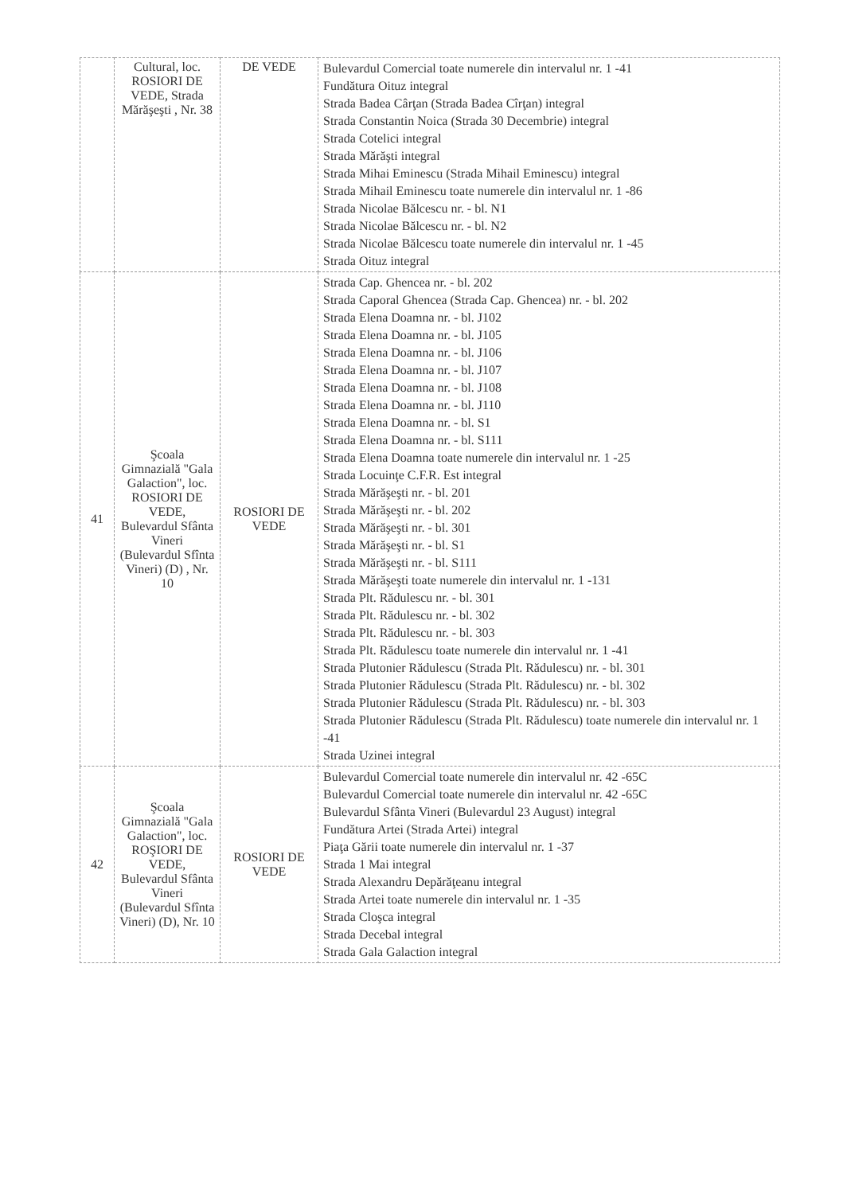| | Cultural, loc. ROSIORI DE VEDE, Strada Mărăşeşti , Nr. 38 | DE VEDE | Bulevardul Comercial toate numerele din intervalul nr. 1 -41 Fundătura Oituz integral Strada Badea Cârţan (Strada Badea Cîrţan) integral Strada Constantin Noica (Strada 30 Decembrie) integral Strada Cotelici integral Strada Mărăşti integral Strada Mihai Eminescu (Strada Mihail Eminescu) integral Strada Mihail Eminescu toate numerele din intervalul nr. 1 -86 Strada Nicolae Bălcescu nr. - bl. N1 Strada Nicolae Bălcescu nr. - bl. N2 Strada Nicolae Bălcescu toate numerele din intervalul nr. 1 -45 Strada Oituz integral |
| 41 | Şcoala Gimnazială "Gala Galaction", loc. ROSIORI DE VEDE, Bulevardul Sfânta Vineri (Bulevardul Sfînta Vineri) (D) , Nr. 10 | ROSIORI DE VEDE | Strada Cap. Ghencea nr. - bl. 202 Strada Caporal Ghencea (Strada Cap. Ghencea) nr. - bl. 202 Strada Elena Doamna nr. - bl. J102 Strada Elena Doamna nr. - bl. J105 Strada Elena Doamna nr. - bl. J106 Strada Elena Doamna nr. - bl. J107 Strada Elena Doamna nr. - bl. J108 Strada Elena Doamna nr. - bl. J110 Strada Elena Doamna nr. - bl. S1 Strada Elena Doamna nr. - bl. S111 Strada Elena Doamna toate numerele din intervalul nr. 1 -25 Strada Locuinţe C.F.R. Est integral Strada Mărăşeşti nr. - bl. 201 Strada Mărăşeşti nr. - bl. 202 Strada Mărăşeşti nr. - bl. 301 Strada Mărăşeşti nr. - bl. S1 Strada Mărăşeşti nr. - bl. S111 Strada Mărăşeşti toate numerele din intervalul nr. 1 -131 Strada Plt. Rădulescu nr. - bl. 301 Strada Plt. Rădulescu nr. - bl. 302 Strada Plt. Rădulescu nr. - bl. 303 Strada Plt. Rădulescu toate numerele din intervalul nr. 1 -41 Strada Plutonier Rădulescu (Strada Plt. Rădulescu) nr. - bl. 301 Strada Plutonier Rădulescu (Strada Plt. Rădulescu) nr. - bl. 302 Strada Plutonier Rădulescu (Strada Plt. Rădulescu) nr. - bl. 303 Strada Plutonier Rădulescu (Strada Plt. Rădulescu) toate numerele din intervalul nr. 1 -41 Strada Uzinei integral |
| 42 | Şcoala Gimnazială "Gala Galaction", loc. ROŞIORI DE VEDE, Bulevardul Sfânta Vineri (Bulevardul Sfînta Vineri) (D), Nr. 10 | ROSIORI DE VEDE | Bulevardul Comercial toate numerele din intervalul nr. 42 -65C Bulevardul Comercial toate numerele din intervalul nr. 42 -65C Bulevardul Sfânta Vineri (Bulevardul 23 August) integral Fundătura Artei (Strada Artei) integral Piaţa Gării toate numerele din intervalul nr. 1 -37 Strada 1 Mai integral Strada Alexandru Depărăţeanu integral Strada Artei toate numerele din intervalul nr. 1 -35 Strada Cloşca integral Strada Decebal integral Strada Gala Galaction integral |